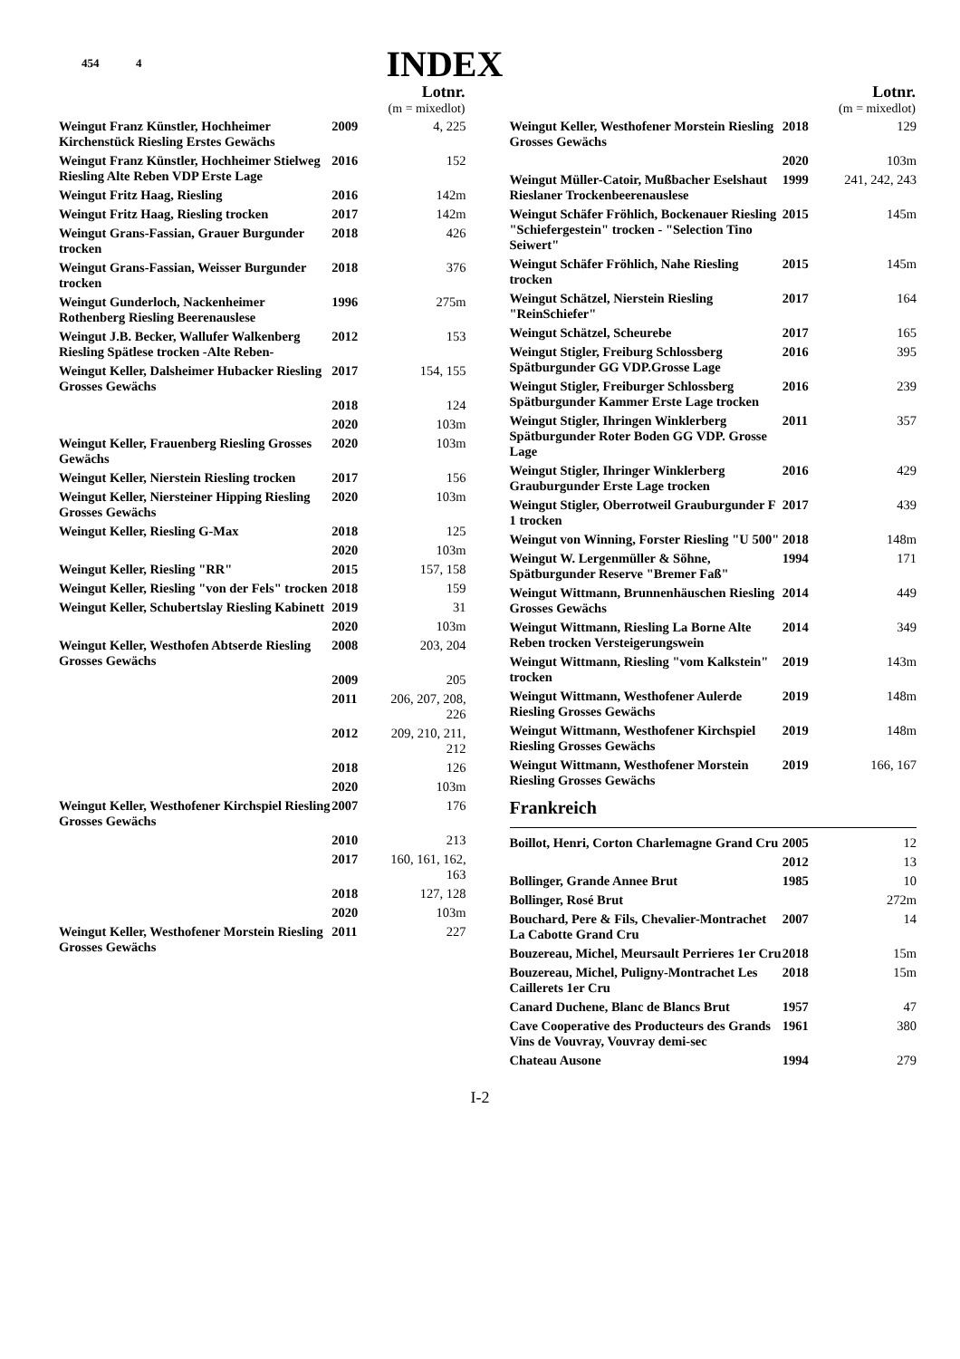454 4
INDEX
| Lotnr. (m = mixedlot) | | |
| --- | --- | --- |
| Weingut Franz Künstler, Hochheimer Kirchenstück Riesling Erstes Gewächs | 2009 | 4, 225 |
| Weingut Franz Künstler, Hochheimer Stielweg Riesling Alte Reben VDP Erste Lage | 2016 | 152 |
| Weingut Fritz Haag, Riesling | 2016 | 142m |
| Weingut Fritz Haag, Riesling trocken | 2017 | 142m |
| Weingut Grans-Fassian, Grauer Burgunder trocken | 2018 | 426 |
| Weingut Grans-Fassian, Weisser Burgunder trocken | 2018 | 376 |
| Weingut Gunderloch, Nackenheimer Rothenberg Riesling Beerenauslese | 1996 | 275m |
| Weingut J.B. Becker, Wallufer Walkenberg Riesling Spätlese trocken -Alte Reben- | 2012 | 153 |
| Weingut Keller, Dalsheimer Hubacker Riesling Grosses Gewächs | 2017 | 154, 155 |
| | 2018 | 124 |
| | 2020 | 103m |
| Weingut Keller, Frauenberg Riesling Grosses Gewächs | 2020 | 103m |
| Weingut Keller, Nierstein Riesling trocken | 2017 | 156 |
| Weingut Keller, Niersteiner Hipping Riesling Grosses Gewächs | 2020 | 103m |
| Weingut Keller, Riesling G-Max | 2018 | 125 |
| | 2020 | 103m |
| Weingut Keller, Riesling "RR" | 2015 | 157, 158 |
| Weingut Keller, Riesling "von der Fels" trocken | 2018 | 159 |
| Weingut Keller, Schubertslay Riesling Kabinett | 2019 | 31 |
| | 2020 | 103m |
| Weingut Keller, Westhofen Abtserde Riesling Grosses Gewächs | 2008 | 203, 204 |
| | 2009 | 205 |
| | 2011 | 206, 207, 208, 226 |
| | 2012 | 209, 210, 211, 212 |
| | 2018 | 126 |
| | 2020 | 103m |
| Weingut Keller, Westhofener Kirchspiel Riesling Grosses Gewächs | 2007 | 176 |
| | 2010 | 213 |
| | 2017 | 160, 161, 162, 163 |
| | 2018 | 127, 128 |
| | 2020 | 103m |
| Weingut Keller, Westhofener Morstein Riesling Grosses Gewächs | 2011 | 227 |
| Lotnr. (m = mixedlot) | | |
| --- | --- | --- |
| Weingut Keller, Westhofener Morstein Riesling Grosses Gewächs | 2018 | 129 |
| | 2020 | 103m |
| Weingut Müller-Catoir, Mußbacher Eselshaut Rieslaner Trockenbeerenauslese | 1999 | 241, 242, 243 |
| Weingut Schäfer Fröhlich, Bockenauer Riesling "Schiefergestein" trocken - "Selection Tino Seiwert" | 2015 | 145m |
| Weingut Schäfer Fröhlich, Nahe Riesling trocken | 2015 | 145m |
| Weingut Schätzel, Nierstein Riesling "ReinSchiefer" | 2017 | 164 |
| Weingut Schätzel, Scheurebe | 2017 | 165 |
| Weingut Stigler, Freiburg Schlossberg Spätburgunder GG VDP.Grosse Lage | 2016 | 395 |
| Weingut Stigler, Freiburger Schlossberg Spätburgunder Kammer Erste Lage trocken | 2016 | 239 |
| Weingut Stigler, Ihringen Winklerberg Spätburgunder Roter Boden GG VDP. Grosse Lage | 2011 | 357 |
| Weingut Stigler, Ihringer Winklerberg Grauburgunder Erste Lage trocken | 2016 | 429 |
| Weingut Stigler, Oberrotweil Grauburgunder F 1 trocken | 2017 | 439 |
| Weingut von Winning, Forster Riesling "U 500" | 2018 | 148m |
| Weingut W. Lergenmüller & Söhne, Spätburgunder Reserve "Bremer Faß" | 1994 | 171 |
| Weingut Wittmann, Brunnenhäuschen Riesling Grosses Gewächs | 2014 | 449 |
| Weingut Wittmann, Riesling La Borne Alte Reben trocken Versteigerungswein | 2014 | 349 |
| Weingut Wittmann, Riesling "vom Kalkstein" trocken | 2019 | 143m |
| Weingut Wittmann, Westhofener Aulerde Riesling Grosses Gewächs | 2019 | 148m |
| Weingut Wittmann, Westhofener Kirchspiel Riesling Grosses Gewächs | 2019 | 148m |
| Weingut Wittmann, Westhofener Morstein Riesling Grosses Gewächs | 2019 | 166, 167 |
Frankreich
| Boillot, Henri, Corton Charlemagne Grand Cru | 2005 | 12 |
| | 2012 | 13 |
| Bollinger, Grande Annee Brut | 1985 | 10 |
| Bollinger, Rosé Brut | | 272m |
| Bouchard, Pere & Fils, Chevalier-Montrachet La Cabotte Grand Cru | 2007 | 14 |
| Bouzereau, Michel, Meursault Perrieres 1er Cru | 2018 | 15m |
| Bouzereau, Michel, Puligny-Montrachet Les Caillerets 1er Cru | 2018 | 15m |
| Canard Duchene, Blanc de Blancs Brut | 1957 | 47 |
| Cave Cooperative des Producteurs des Grands Vins de Vouvray, Vouvray demi-sec | 1961 | 380 |
| Chateau Ausone | 1994 | 279 |
I-2